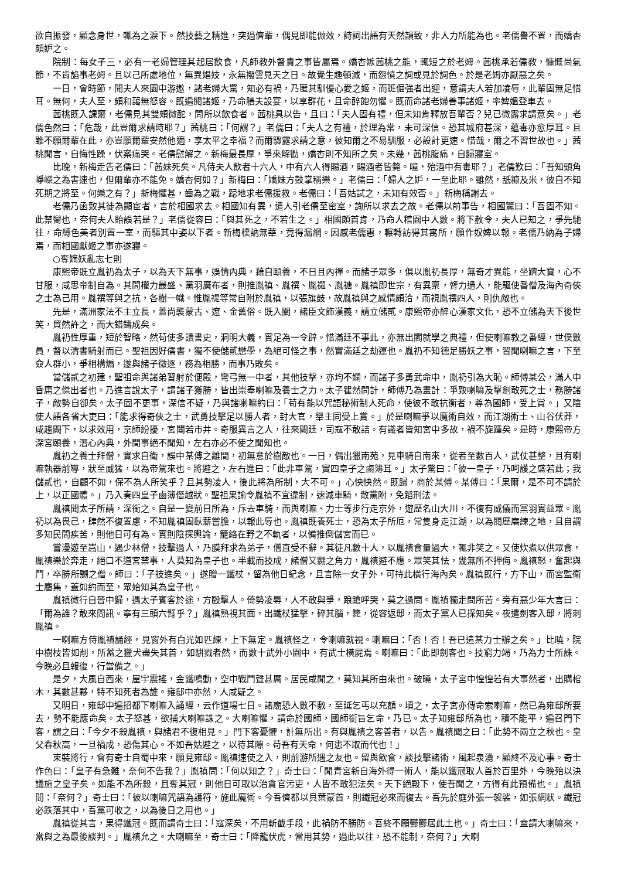欲自振發，顧念身世，輒為之淚下。然技藝之精進，突過儕輩，偶見即能倣效，詩詞出語有天然韻致，非人力所能為也。老儒譽不置，而嬌杏頗妒之。
院制：每女子三，必有一老婦管理其起居飲食，凡師教外督責之事皆屬焉。嬌杏嫉茜桃之能，輒短之於老姆。茜桃承若儒教，慷慨尚氣節，不肯諂事老姆。且以己所處地位，無異娼妓，永無撥雲見天之日。故覺生趣頓減，而怨憤之詞或見於詞色。於是老姆亦厭惡之矣。
一日，會時節，聞夫人來園中游遨，諸老婦大驚，知必有禍，乃匿其馴優心愛之姬，而班倔強者出迎，意謂夫人若加凌辱，此輩固無足惜耳。無何，夫人至，頗和藹無怒容。既遍閱諸姬，乃命膳夫設宴，以享群花，且命醉飽勿懼。既而命諸老婦善事諸姬，率婢媼登車去。
茜桃既入課齋，老儒見其雙頰微酡，問所以飲食者。茜桃具以告，且曰：「夫人固有禮，但未知肯釋放吾輩否？兒已微露求請意矣。」老儒色然曰：「危哉，此豈爾求請時耶？」茜桃曰：「何謂？」老儒曰：「夫人之有禮，於理為常，未可深信。恐其城府甚深，蘊毒亦愈厚耳。且雖不願爾輩在此，亦豈願爾輩安然他適，享太平之幸福？而爾驟露求請之意，彼知爾之不易馴服，必設計更速。惜哉，爾之不習世故也。」茜桃聞言，自悔性躁，伏案痛哭。老儒慰解之。新梅最長厚，爭來解勸，嬌杏則不知所之矣。未幾，茜桃腹痛，自歸寢室。
比晚，新梅走告老儒曰：「茜妹死矣。凡侍夫人飲者十六人，中有六人得賜酒，賜酒者皆斃。噫，殆酒中有毒耶？」老儒歎曰：「吾知頭角崢嶸之為害速也，但爾輩亦不能免。嬌杏何如？」新梅曰：「嬌妹方鼓掌稱樂。」老儒曰：「婦人之妒，一至此耶。雖然，舐糠及米，彼自不知死期之將至。何樂之有？」新梅懼甚，齒為之戰，跽地求老儒援救。老儒曰：「吾姑試之，未知有效否。」新梅稱謝去。
老儒乃函致其徒為顯宦者，言於相國求去。相國知有異，遣人引老儒至密室，詢所以求去之故。老儒以前事告，相國驚曰：「吾固不知。此禁臠也，奈何夫人貽誤若是？」老儒從容曰：「與其死之，不若生之。」相國頗首肯，乃命人稽園中人數。將下赦令，夫人已知之，爭先馳往，命縛色美者別置一室，而驅其中姿以下者。新梅樸訥無華，竟得漏網。因感老儒惠，輾轉訪得其寓所，願作奴婢以報。老儒乃納為子婦焉，而相國獻姬之事亦遂寢。
○奪嫡妖亂志七則
康熙帝既立胤礽為太子，以為天下無事，娛情內典，藉自頤養，不日且內禪。而諸子眾多，俱以胤礽長厚，無奇才異能，坐躋大寶，心不甘服，咸思帝制自為。其間權力最盛、黨羽廣布者，則推胤禛、胤禩、胤禵、胤禟。胤禛即世宗，有異稟，膂力過人，能驅使番僧及海內奇俠之士為己用。胤禩等與之抗，各樹一幟。惟胤禔等常自附於胤禛，以張旗鼓，故胤禛與之感情頗洽，而視胤禩四人，則仇敵也。
先是，滿洲家法不主立長，蓋尚襲蒙古、遼、金舊俗。既入關，諸臣文飾漢義，請立儲貳。康熙帝亦醉心漢家文化，恐不立儲為天下後世笑，貿然許之，而大錯鑄成矣。
胤礽性厚重，短於智略，然苟使多讀書史，洞明大義，實足為一令辟。惜滿廷不事此，亦無出閣就學之典禮，但使喇嘛教之番經，世僕數員，督以清書騎射而已。聖祖因好儒書，獨不使儲貳懋學，為絕可怪之事，然實滿廷之劫運也。胤礽不知德足勝妖之事，習聞喇嘛之言，下至僉人群小，爭相構煽，遂與諸子徵逐，務為相勝，而事乃敗矣。
當儲貳之初建，聖祖命與諸弟習射於便殿，彎弓無一中者，其他技擊，亦均不嫻，而諸子多勇武命中，胤礽引為大恥。師傅某公，滿人中昏庸之傑出者也。乃進言說太子，謂諸子獲勝，皆出崇奉喇嘛及養士之力。太子瞿然問計，師傅乃為畫計：爭致喇嘛及擊劍敢死之士，務勝諸子，敵勢自卻矣。太子固不更事，深信不疑，乃與諸喇嘛約曰：「苟有能以咒語秘術制人死命，使彼不敢抗衡者，尊為國師，受上賞。」又陰使人語各省大吏曰：「能求得奇俠之士，武勇技擊足以勝人者，封大官，舉主同受上賞。」於是喇嘛爭以魔術自效，而江湖術士、山谷伏莽，咸趨闕下，以求效用，京師紛擾，宮闈若市井。奇服異言之人，往來闕廷，司寇不敢詰。有識者皆知宮中多故，禍不旋踵矣。是時，康熙帝方深宮頤養，潛心內典，外間事絕不聞知，左右亦必不使之聞知也。
胤礽之養士拜僧，實求自衛，誤中某傅之離間，初無意於樹敵也。一日，偶出獵南苑，見車騎自南來，從者至數百人，武仗甚整，且有喇嘛執器前導，狀至威猛，以為帝駕來也。將避之，左右進曰：「此非車駕，實四皇子之鹵簿耳。」太子驚曰：「彼一皇子，乃呵護之盛若此；我儲貳也，自顧不如，保不為人所笑乎？且其勢凌人，後此將為所制，大不可。」心怏怏然。既歸，商於某傅。某傅曰：「果爾，是不可不請於上，以正國體。」乃入奏四皇子鹵簿僭越狀。聖祖果諭令胤禛不宜違制，速減車騎，散黨附，免蹈刑法。
胤禛聞太子所請，深銜之。自是一變前日所為，斥去車騎，而與喇嘛、力士等步行走京外，遊歷名山大川，不復有威儀而黨羽實益眾。胤礽以為畏己，肆然不復置慮，不知胤禛固臥薪嘗膽，以報此辱也。胤禛既養死士，恐為太子所厄，常隻身走江湖，以為閱歷磨練之地，且自謂多知民間疾苦，則他日可有為。實則陰探輿論，籠絡在野之不軌者，以備推倒儲宮而已。
嘗漫遊至嵩山，遇少林僧，技擊過人，乃膜拜求為弟子，僧直受不辭。其徒凡數十人，以胤禛食量過大，輒非笑之。又使炊煮以供眾食，胤禛樂於奔走，絕口不道宮禁事，人莫知為皇子也。半載而技成，諸僧又嬲之角力，胤禛避不應。眾笑其怯，幾無所不押侮。胤禛怒，奮起與鬥，卒勝所嬲之僧。師曰：「子技進矣。」遂贈一鐵杖，留為他日紀念，且言除一女子外，可持此橫行海內矣。胤禛既行，方下山，而宮監衛士麕集，蓋如約而至，眾始知其為皇子也。
胤禛微行自晉中歸，遇太子賓客於途，方毆擊人。倚勢凌辱，人不敢與爭，踉蹌呼哭，莫之過問。胤禛獨走問所苦。旁有惡少年大言曰：「爾為誰？敢來問訊。寧有三頭六臂乎？」胤禛熟視其面，出鐵杖猛擊，碎其腦，斃，從容返邸，而太子黨人已探知矣。夜遣劍客入邸，將刺胤禛。
一喇嘛方侍胤禛誦經，見窗外有白光如匹練，上下無定。胤禛怪之，令喇嘛就視。喇嘛曰：「否！否！吾已遣某力士辦之矣。」比曉，院中樹枝皆如削，所蓄之獵犬盡失其首，如騈戮者然，而數十武外小園中，有武士橫屍焉。喇嘛曰：「此即劍客也。技窮力竭，乃為力士所誅。今晚必且報復，行當備之。」
是夕，大風自西來，屋宇震搖，金鐵鳴動，空中戰鬥聲甚厲。居民咸聞之，莫知其所由來也。破曉，太子宮中惶惶若有大事然者，出購棺木，其數甚夥，特不知死者為誰。雍邸中亦然，人咸疑之。
又明日，雍邸中遍招都下喇嘛入誦經，云作道場七日。諸廟恐人數不敷，至延乞丐以充額。頃之，太子宮亦傳命索喇嘛，然已為雍邸所要去，勢不能應命矣。太子怒甚，欲捕大喇嘛誅之。大喇嘛懼，請命於國師，國師銜旨乞命，乃已。太子知雍邸所為也，積不能平，遍召門下客，謂之曰：「今夕不殺胤禛，與諸君不復相見。」門下客憂懼，計無所出。有與胤禛之客善者，以告。胤禛聞之曰：「此勢不兩立之秋也。皇父春秋高，一旦禍成，恐傷其心。不如吾姑避之，以待其隙。苟吾有天命，何患不取而代也！」
束裝將行，會有奇士自蜀中來，願見雍邸。胤禛速使之入，則前游所遇之友也。留與飲食，談技擊諸術，風起泉湧，顧終不及心事。奇士作色曰：「皇子有急難，奈何不告我？」胤禛問：「何以知之？」奇士曰：「聞青宮新自海外得一術人，能以鐵冠取人首於百里外，今晚殆以決議施之皇子矣。如能不為所殺，且奪其冠，則他日可取以治貪官污吏，人皆不敢犯法矣。天下絕殿下，使吾聞之，方得有此預備也。」胤禛問：「奈何？」奇士曰：「彼以喇嘛咒語為護符，施此魔術。今吾儕都以貝葉蒙首，則鐵冠必來而復去。吾先於庭外張一袈裟，如張網狀。鐵冠必跌落其中，吾黨可收之，以為後日之用也。」
胤禛從其言，果得鐵冠。既而謂奇士曰：「寇深矣，不用斬截手段，此禍防不勝防。吾終不願鬱鬱居此土也。」奇士曰：「盍請大喇嘛來，當與之為最後談判。」胤禛允之。大喇嘛至，奇士曰：「降龍伏虎，當用其勢，過此以往，恐不能制，奈何？」大喇